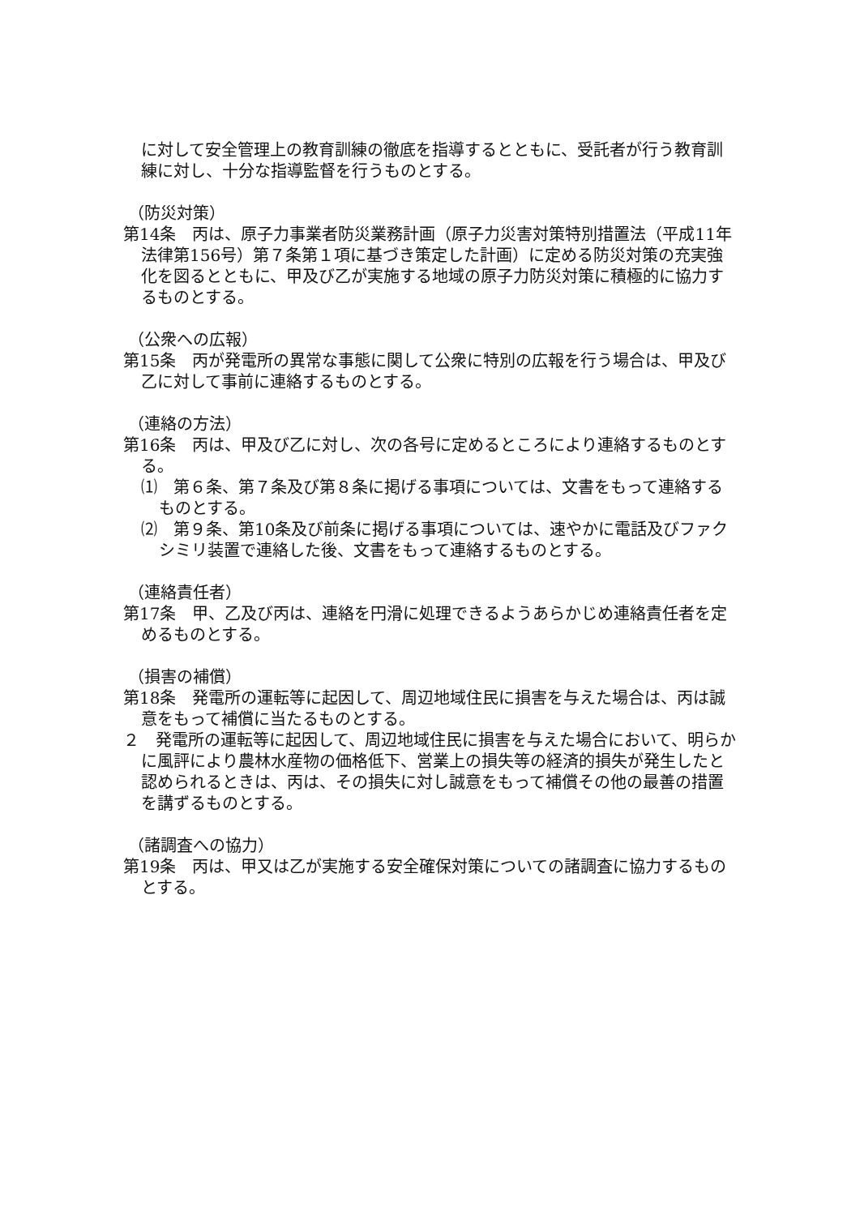に対して安全管理上の教育訓練の徹底を指導するとともに、受託者が行う教育訓練に対し、十分な指導監督を行うものとする。
（防災対策）
第14条　丙は、原子力事業者防災業務計画（原子力災害対策特別措置法（平成11年法律第156号）第７条第１項に基づき策定した計画）に定める防災対策の充実強化を図るとともに、甲及び乙が実施する地域の原子力防災対策に積極的に協力するものとする。
（公衆への広報）
第15条　丙が発電所の異常な事態に関して公衆に特別の広報を行う場合は、甲及び乙に対して事前に連絡するものとする。
（連絡の方法）
第16条　丙は、甲及び乙に対し、次の各号に定めるところにより連絡するものとする。
⑴　第６条、第７条及び第８条に掲げる事項については、文書をもって連絡するものとする。
⑵　第９条、第10条及び前条に掲げる事項については、速やかに電話及びファクシミリ装置で連絡した後、文書をもって連絡するものとする。
（連絡責任者）
第17条　甲、乙及び丙は、連絡を円滑に処理できるようあらかじめ連絡責任者を定めるものとする。
（損害の補償）
第18条　発電所の運転等に起因して、周辺地域住民に損害を与えた場合は、丙は誠意をもって補償に当たるものとする。
２　発電所の運転等に起因して、周辺地域住民に損害を与えた場合において、明らかに風評により農林水産物の価格低下、営業上の損失等の経済的損失が発生したと認められるときは、丙は、その損失に対し誠意をもって補償その他の最善の措置を講ずるものとする。
（諸調査への協力）
第19条　丙は、甲又は乙が実施する安全確保対策についての諸調査に協力するものとする。